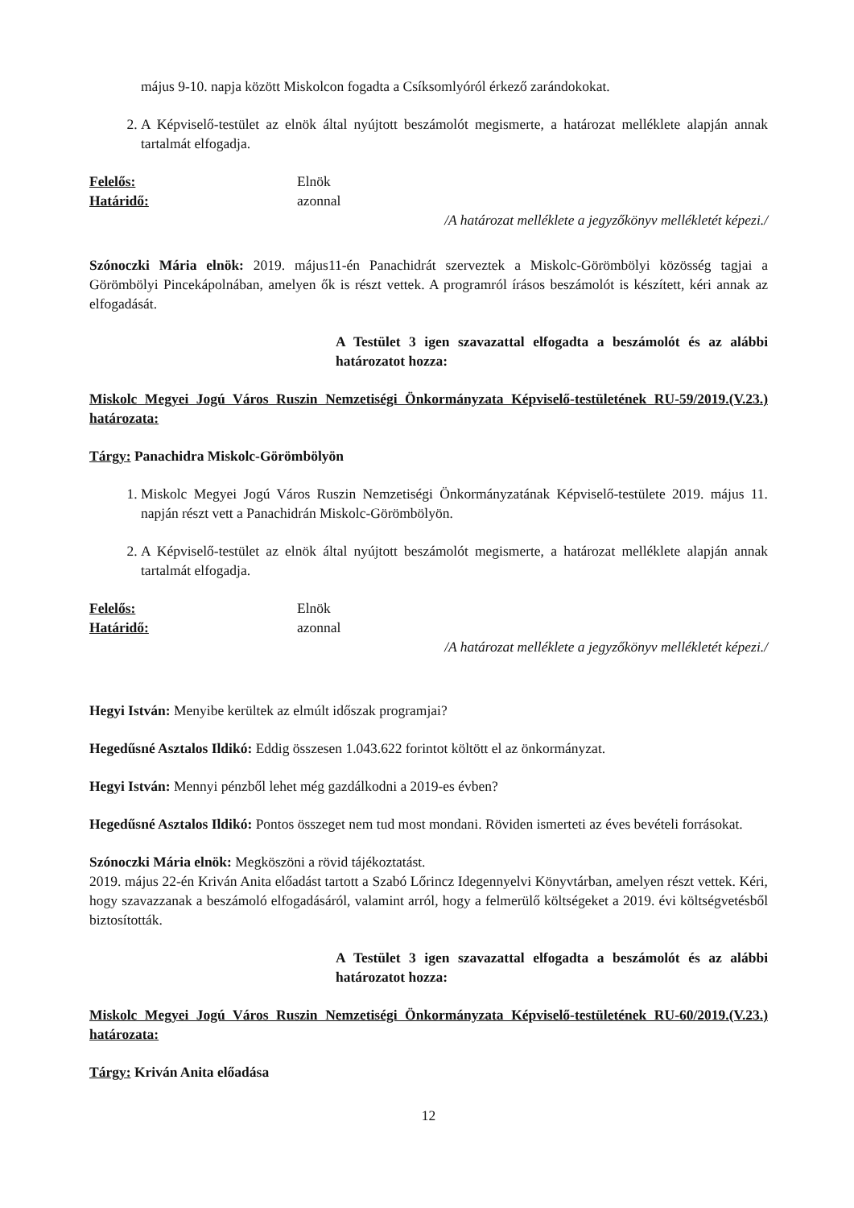május 9-10. napja között Miskolcon fogadta a Csíksomlyóról érkező zarándokokat.
2. A Képviselő-testület az elnök által nyújtott beszámolót megismerte, a határozat melléklete alapján annak tartalmát elfogadja.
Felelős: Elnök
Határidő: azonnal
/A határozat melléklete a jegyzőkönyv mellékletét képezi./
Szónoczki Mária elnök: 2019. május11-én Panachidrát szerveztek a Miskolc-Görömbölyi közösség tagjai a Görömbölyi Pincekápolnában, amelyen ők is részt vettek. A programról írásos beszámolót is készített, kéri annak az elfogadását.
A Testület 3 igen szavazattal elfogadta a beszámolót és az alábbi határozatot hozza:
Miskolc Megyei Jogú Város Ruszin Nemzetiségi Önkormányzata Képviselő-testületének RU-59/2019.(V.23.) határozata:
Tárgy: Panachidra Miskolc-Görömbölyön
1. Miskolc Megyei Jogú Város Ruszin Nemzetiségi Önkormányzatának Képviselő-testülete 2019. május 11. napján részt vett a Panachidrán Miskolc-Görömbölyön.
2. A Képviselő-testület az elnök által nyújtott beszámolót megismerte, a határozat melléklete alapján annak tartalmát elfogadja.
Felelős: Elnök
Határidő: azonnal
/A határozat melléklete a jegyzőkönyv mellékletét képezi./
Hegyi István: Menyibe kerültek az elmúlt időszak programjai?
Hegedűsné Asztalos Ildikó: Eddig összesen 1.043.622 forintot költött el az önkormányzat.
Hegyi István: Mennyi pénzből lehet még gazdálkodni a 2019-es évben?
Hegedűsné Asztalos Ildikó: Pontos összeget nem tud most mondani. Röviden ismerteti az éves bevételi forrásokat.
Szónoczki Mária elnök: Megköszöni a rövid tájékoztatást.
2019. május 22-én Kriván Anita előadást tartott a Szabó Lőrincz Idegennyelvi Könyvtárban, amelyen részt vettek. Kéri, hogy szavazzanak a beszámoló elfogadásáról, valamint arról, hogy a felmerülő költségeket a 2019. évi költségvetésből biztosították.
A Testület 3 igen szavazattal elfogadta a beszámolót és az alábbi határozatot hozza:
Miskolc Megyei Jogú Város Ruszin Nemzetiségi Önkormányzata Képviselő-testületének RU-60/2019.(V.23.) határozata:
Tárgy: Kriván Anita előadása
12